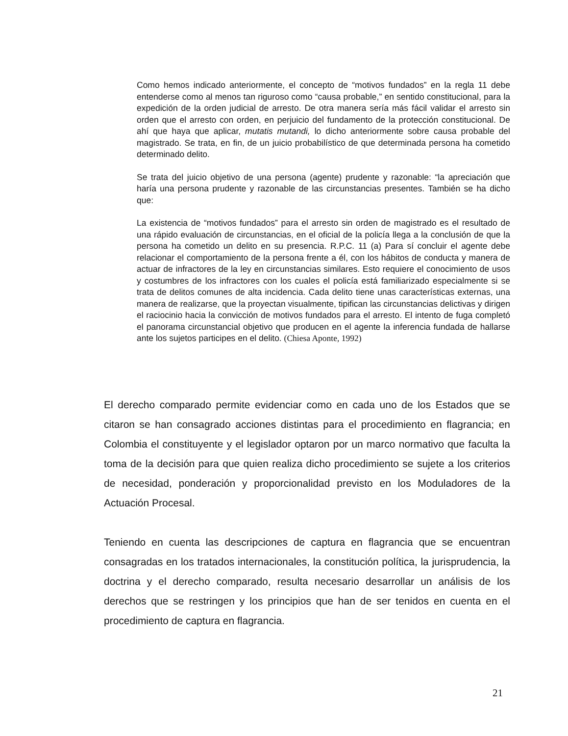Como hemos indicado anteriormente, el concepto de “motivos fundados” en la regla 11 debe entenderse como al menos tan riguroso como “causa probable,” en sentido constitucional, para la expedición de la orden judicial de arresto. De otra manera sería más fácil validar el arresto sin orden que el arresto con orden, en perjuicio del fundamento de la protección constitucional. De ahí que haya que aplicar, mutatis mutandi, lo dicho anteriormente sobre causa probable del magistrado. Se trata, en fin, de un juicio probabilístico de que determinada persona ha cometido determinado delito.
Se trata del juicio objetivo de una persona (agente) prudente y razonable: “la apreciación que haría una persona prudente y razonable de las circunstancias presentes. También se ha dicho que:
La existencia de “motivos fundados” para el arresto sin orden de magistrado es el resultado de una rápido evaluación de circunstancias, en el oficial de la policía llega a la conclusión de que la persona ha cometido un delito en su presencia. R.P.C. 11 (a) Para sí concluir el agente debe relacionar el comportamiento de la persona frente a él, con los hábitos de conducta y manera de actuar de infractores de la ley en circunstancias similares. Esto requiere el conocimiento de usos y costumbres de los infractores con los cuales el policía está familiarizado especialmente si se trata de delitos comunes de alta incidencia. Cada delito tiene unas características externas, una manera de realizarse, que la proyectan visualmente, tipifican las circunstancias delictivas y dirigen el raciocinio hacia la convicción de motivos fundados para el arresto. El intento de fuga completó el panorama circunstancial objetivo que producen en el agente la inferencia fundada de hallarse ante los sujetos participes en el delito. (Chiesa Aponte, 1992)
El derecho comparado permite evidenciar como en cada uno de los Estados que se citaron se han consagrado acciones distintas para el procedimiento en flagrancia; en Colombia el constituyente y el legislador optaron por un marco normativo que faculta la toma de la decisión para que quien realiza dicho procedimiento se sujete a los criterios de necesidad, ponderación y proporcionalidad previsto en los Moduladores de la Actuación Procesal.
Teniendo en cuenta las descripciones de captura en flagrancia que se encuentran consagradas en los tratados internacionales, la constitución política, la jurisprudencia, la doctrina y el derecho comparado, resulta necesario desarrollar un análisis de los derechos que se restringen y los principios que han de ser tenidos en cuenta en el procedimiento de captura en flagrancia.
21